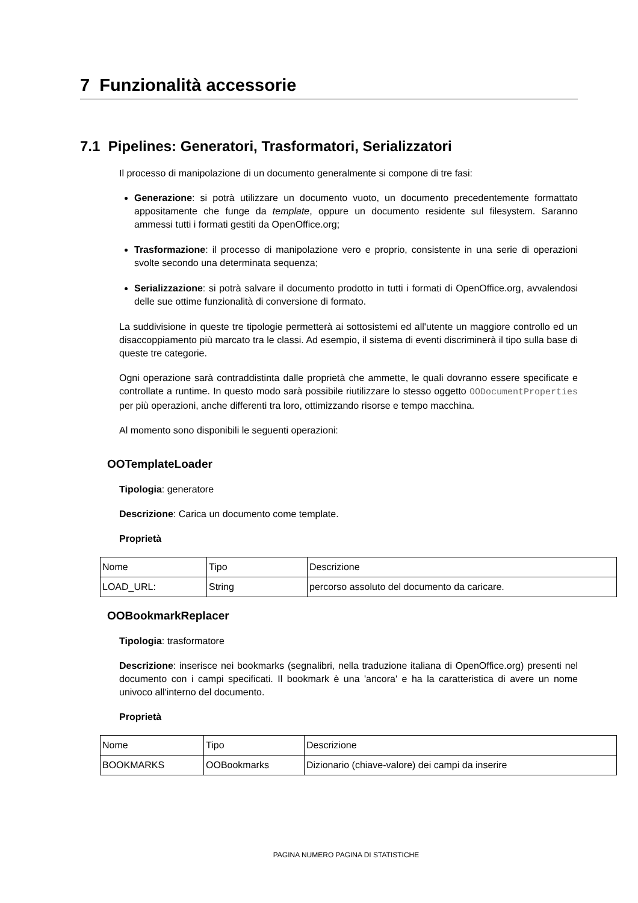7 Funzionalità accessorie
7.1 Pipelines: Generatori, Trasformatori, Serializzatori
Il processo di manipolazione di un documento generalmente si compone di tre fasi:
Generazione: si potrà utilizzare un documento vuoto, un documento precedentemente formattato appositamente che funge da template, oppure un documento residente sul filesystem. Saranno ammessi tutti i formati gestiti da OpenOffice.org;
Trasformazione: il processo di manipolazione vero e proprio, consistente in una serie di operazioni svolte secondo una determinata sequenza;
Serializzazione: si potrà salvare il documento prodotto in tutti i formati di OpenOffice.org, avvalendosi delle sue ottime funzionalità di conversione di formato.
La suddivisione in queste tre tipologie permetterà ai sottosistemi ed all'utente un maggiore controllo ed un disaccoppiamento più marcato tra le classi. Ad esempio, il sistema di eventi discriminerà il tipo sulla base di queste tre categorie.
Ogni operazione sarà contraddistinta dalle proprietà che ammette, le quali dovranno essere specificate e controllate a runtime. In questo modo sarà possibile riutilizzare lo stesso oggetto OODocumentProperties per più operazioni, anche differenti tra loro, ottimizzando risorse e tempo macchina.
Al momento sono disponibili le seguenti operazioni:
OOTemplateLoader
Tipologia: generatore
Descrizione: Carica un documento come template.
Proprietà
| Nome | Tipo | Descrizione |
| LOAD_URL: | String | percorso assoluto del documento da caricare. |
OOBookmarkReplacer
Tipologia: trasformatore
Descrizione: inserisce nei bookmarks (segnalibri, nella traduzione italiana di OpenOffice.org) presenti nel documento con i campi specificati. Il bookmark è una 'ancora' e ha la caratteristica di avere un nome univoco all'interno del documento.
Proprietà
| Nome | Tipo | Descrizione |
| BOOKMARKS | OOBookmarks | Dizionario (chiave-valore) dei campi da inserire |
PAGINA NUMERO PAGINA DI STATISTICHE